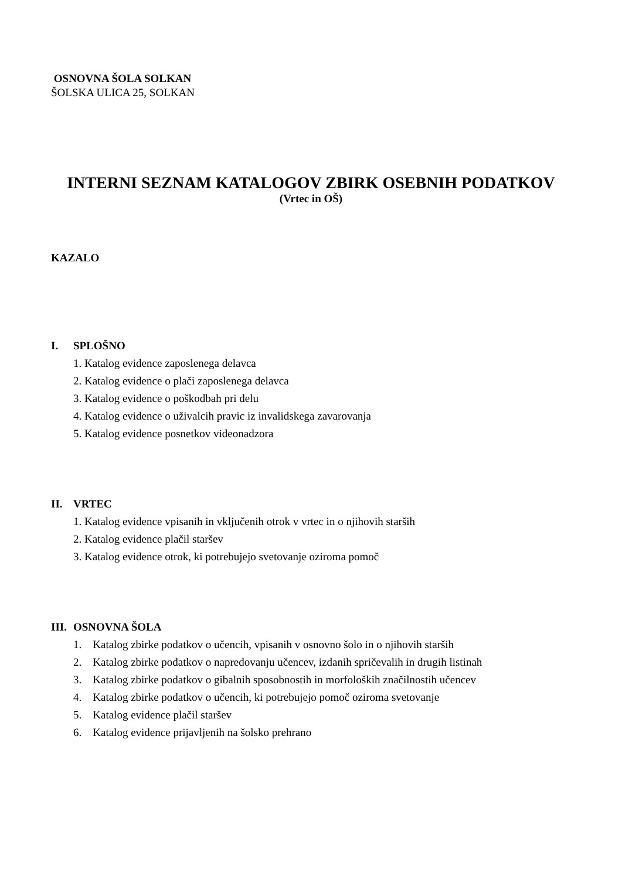OSNOVNA ŠOLA SOLKAN
ŠOLSKA ULICA 25, SOLKAN
INTERNI SEZNAM KATALOGOV ZBIRK OSEBNIH PODATKOV
(Vrtec in OŠ)
KAZALO
I. SPLOŠNO
1. Katalog evidence zaposlenega delavca
2. Katalog evidence o plači zaposlenega delavca
3. Katalog evidence o poškodbah pri delu
4. Katalog evidence o uživalcih pravic iz invalidskega zavarovanja
5. Katalog evidence posnetkov videonadzora
II. VRTEC
1. Katalog evidence vpisanih in vključenih otrok v vrtec in o njihovih starših
2. Katalog evidence plačil staršev
3. Katalog evidence otrok, ki potrebujejo svetovanje oziroma pomoč
III. OSNOVNA ŠOLA
1. Katalog zbirke podatkov o učencih, vpisanih v osnovno šolo in o njihovih starših
2. Katalog zbirke podatkov o napredovanju učencev, izdanih spričevalih in drugih listinah
3. Katalog zbirke podatkov o gibalnih sposobnostih in morfoloških značilnostih učencev
4. Katalog zbirke podatkov o učencih, ki potrebujejo pomoč oziroma svetovanje
5. Katalog evidence plačil staršev
6. Katalog evidence prijavljenih na šolsko prehrano